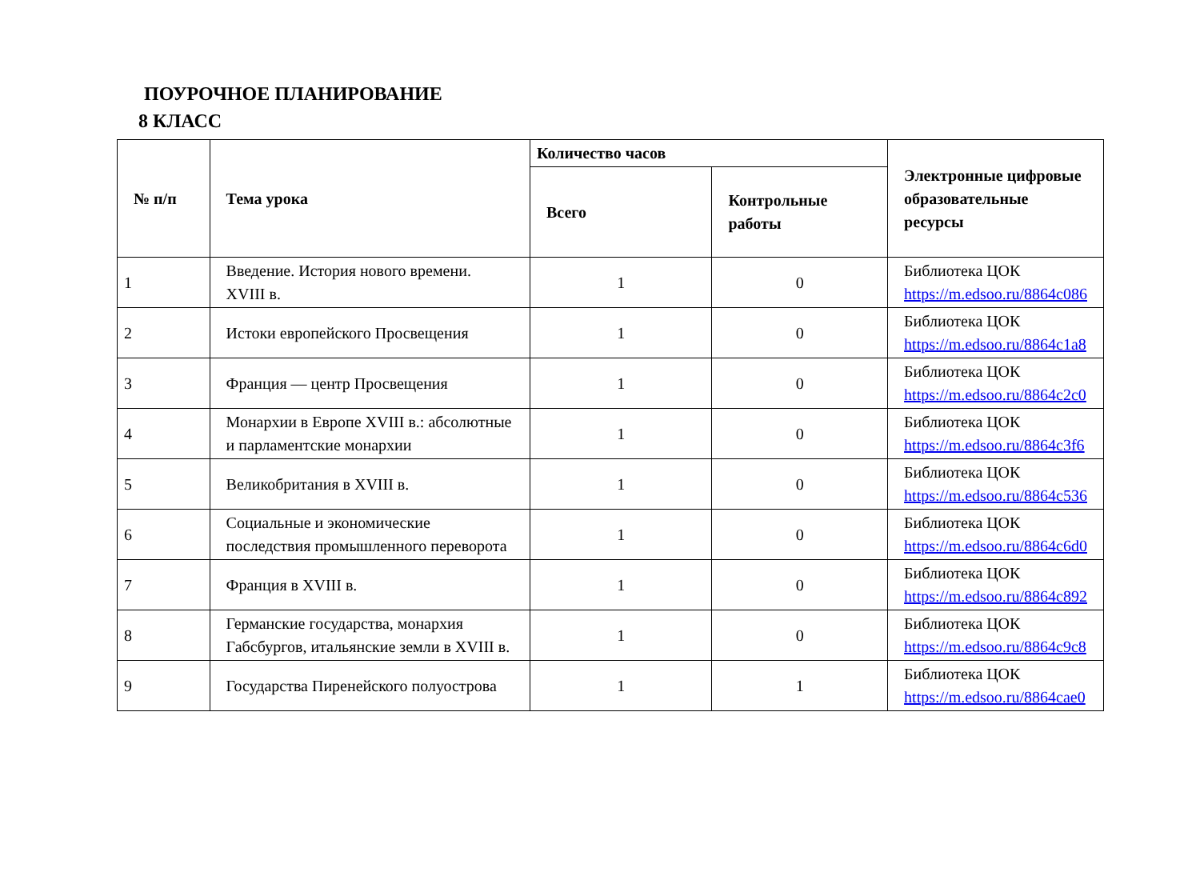ПОУРОЧНОЕ ПЛАНИРОВАНИЕ
8 КЛАСС
| № п/п | Тема урока | Количество часов | | Электронные цифровые образовательные ресурсы |
| --- | --- | --- | --- | --- |
| | | Всего | Контрольные работы | |
| 1 | Введение. История нового времени. XVIII в. | 1 | 0 | Библиотека ЦОК https://m.edsoo.ru/8864c086 |
| 2 | Истоки европейского Просвещения | 1 | 0 | Библиотека ЦОК https://m.edsoo.ru/8864c1a8 |
| 3 | Франция — центр Просвещения | 1 | 0 | Библиотека ЦОК https://m.edsoo.ru/8864c2c0 |
| 4 | Монархии в Европе XVIII в.: абсолютные и парламентские монархии | 1 | 0 | Библиотека ЦОК https://m.edsoo.ru/8864c3f6 |
| 5 | Великобритания в XVIII в. | 1 | 0 | Библиотека ЦОК https://m.edsoo.ru/8864c536 |
| 6 | Социальные и экономические последствия промышленного переворота | 1 | 0 | Библиотека ЦОК https://m.edsoo.ru/8864c6d0 |
| 7 | Франция в XVIII в. | 1 | 0 | Библиотека ЦОК https://m.edsoo.ru/8864c892 |
| 8 | Германские государства, монархия Габсбургов, итальянские земли в XVIII в. | 1 | 0 | Библиотека ЦОК https://m.edsoo.ru/8864c9c8 |
| 9 | Государства Пиренейского полуострова | 1 | 1 | Библиотека ЦОК https://m.edsoo.ru/8864cae0 |